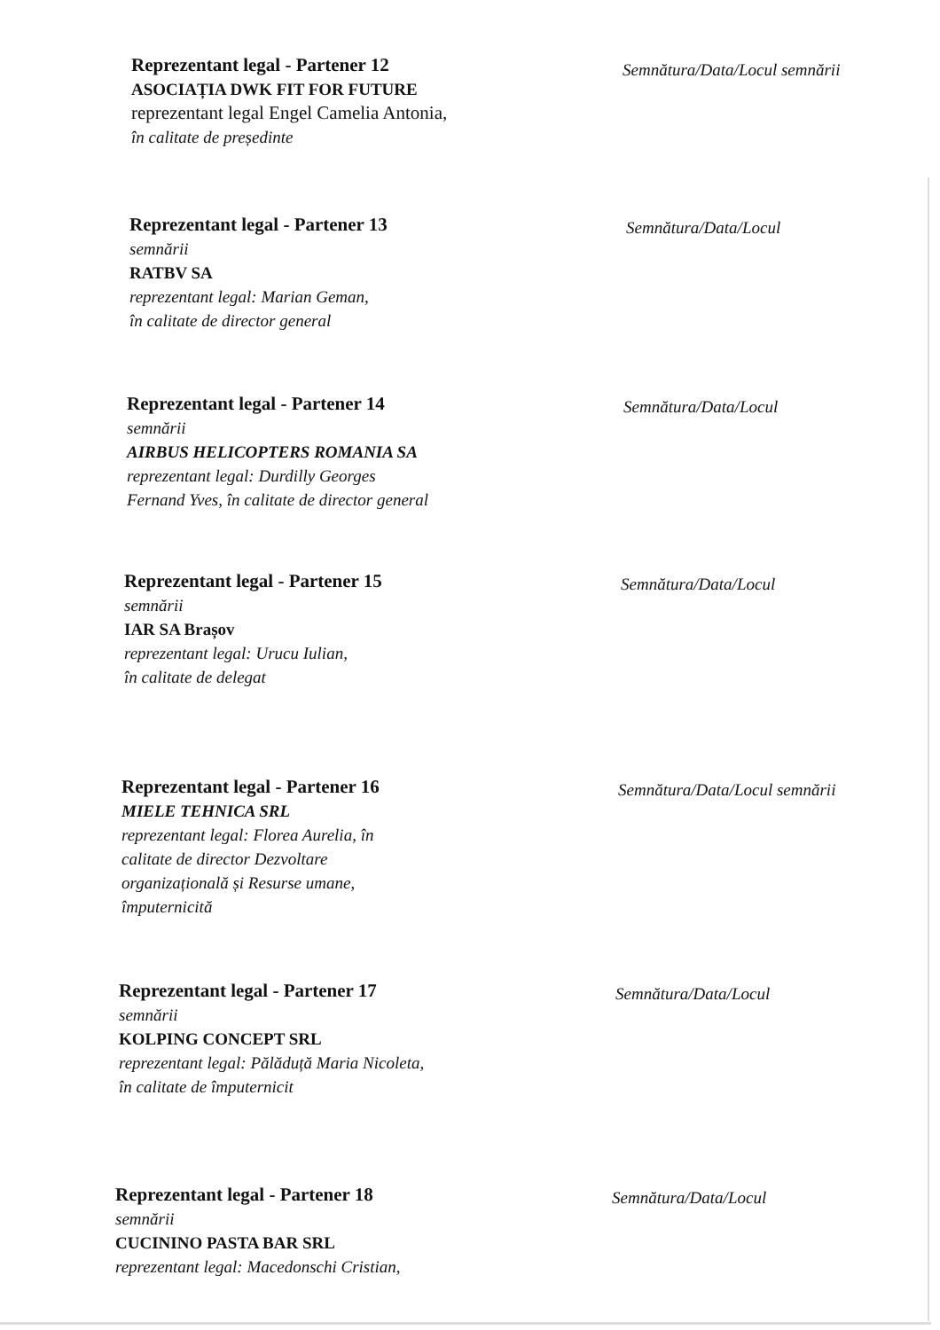Reprezentant legal - Partener 12
ASOCIAȚIA DWK FIT FOR FUTURE
reprezentant legal Engel Camelia Antonia,
în calitate de președinte
Semnătura/Data/Locul semnării
Reprezentant legal - Partener 13
semnării
RATBV SA
reprezentant legal: Marian Geman,
în calitate de director general
Semnătura/Data/Locul
Reprezentant legal - Partener 14
semnării
AIRBUS HELICOPTERS ROMANIA SA
reprezentant legal: Durdilly Georges
Fernand Yves, în calitate de director general
Semnătura/Data/Locul
Reprezentant legal - Partener 15
semnării
IAR SA Brașov
reprezentant legal: Urucu Iulian,
în calitate de delegat
Semnătura/Data/Locul
Reprezentant legal - Partener 16
MIELE TEHNICA SRL
reprezentant legal: Florea Aurelia, în
calitate de director Dezvoltare
organizațională și Resurse umane,
împuternicită
Semnătura/Data/Locul semnării
Reprezentant legal - Partener 17
semnării
KOLPING CONCEPT SRL
reprezentant legal: Pălăduță Maria Nicoleta,
în calitate de împuternicit
Semnătura/Data/Locul
Reprezentant legal - Partener 18
semnării
CUCININO PASTA BAR SRL
reprezentant legal: Macedonschi Cristian,
Semnătura/Data/Locul